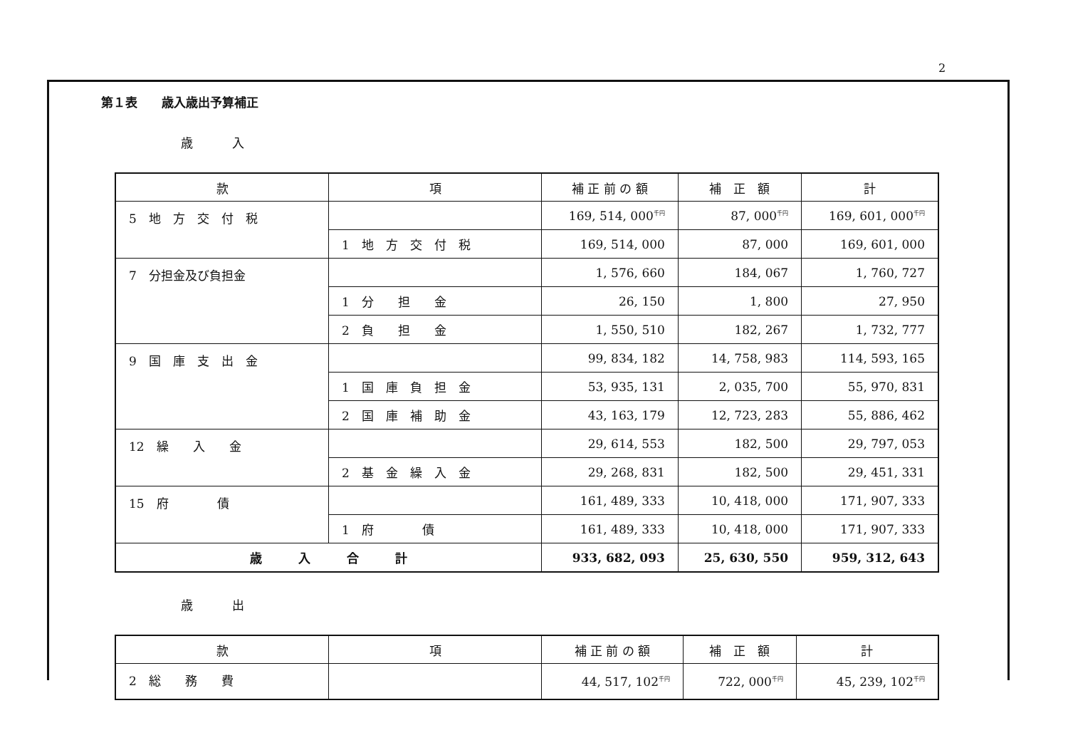2
第１表　　歳入歳出予算補正
歳入
| 款 | 項 | 補 正 前 の 額 | 補 正 額 | 計 |
| --- | --- | --- | --- | --- |
| 5 地 方 交 付 税 | | 169, 514, 000<sup>千円</sup> | 87, 000<sup>千円</sup> | 169, 601, 000<sup>千円</sup> |
| | 1 地 方 交 付 税 | 169, 514, 000 | 87, 000 | 169, 601, 000 |
| 7 分担金及び負担金 | | 1, 576, 660 | 184, 067 | 1, 760, 727 |
| | 1 分 担 金 | 26, 150 | 1, 800 | 27, 950 |
| | 2 負 担 金 | 1, 550, 510 | 182, 267 | 1, 732, 777 |
| 9 国 庫 支 出 金 | | 99, 834, 182 | 14, 758, 983 | 114, 593, 165 |
| | 1 国 庫 負 担 金 | 53, 935, 131 | 2, 035, 700 | 55, 970, 831 |
| | 2 国 庫 補 助 金 | 43, 163, 179 | 12, 723, 283 | 55, 886, 462 |
| 12 繰 入 金 | | 29, 614, 553 | 182, 500 | 29, 797, 053 |
| | 2 基 金 繰 入 金 | 29, 268, 831 | 182, 500 | 29, 451, 331 |
| 15 府 債 | | 161, 489, 333 | 10, 418, 000 | 171, 907, 333 |
| | 1 府 債 | 161, 489, 333 | 10, 418, 000 | 171, 907, 333 |
| 歳 入 合 計 | | 933, 682, 093 | 25, 630, 550 | 959, 312, 643 |
歳出
| 款 | 項 | 補 正 前 の 額 | 補 正 額 | 計 |
| --- | --- | --- | --- | --- |
| 2 総 務 費 | | 44, 517, 102<sup>千円</sup> | 722, 000<sup>千円</sup> | 45, 239, 102<sup>千円</sup> |